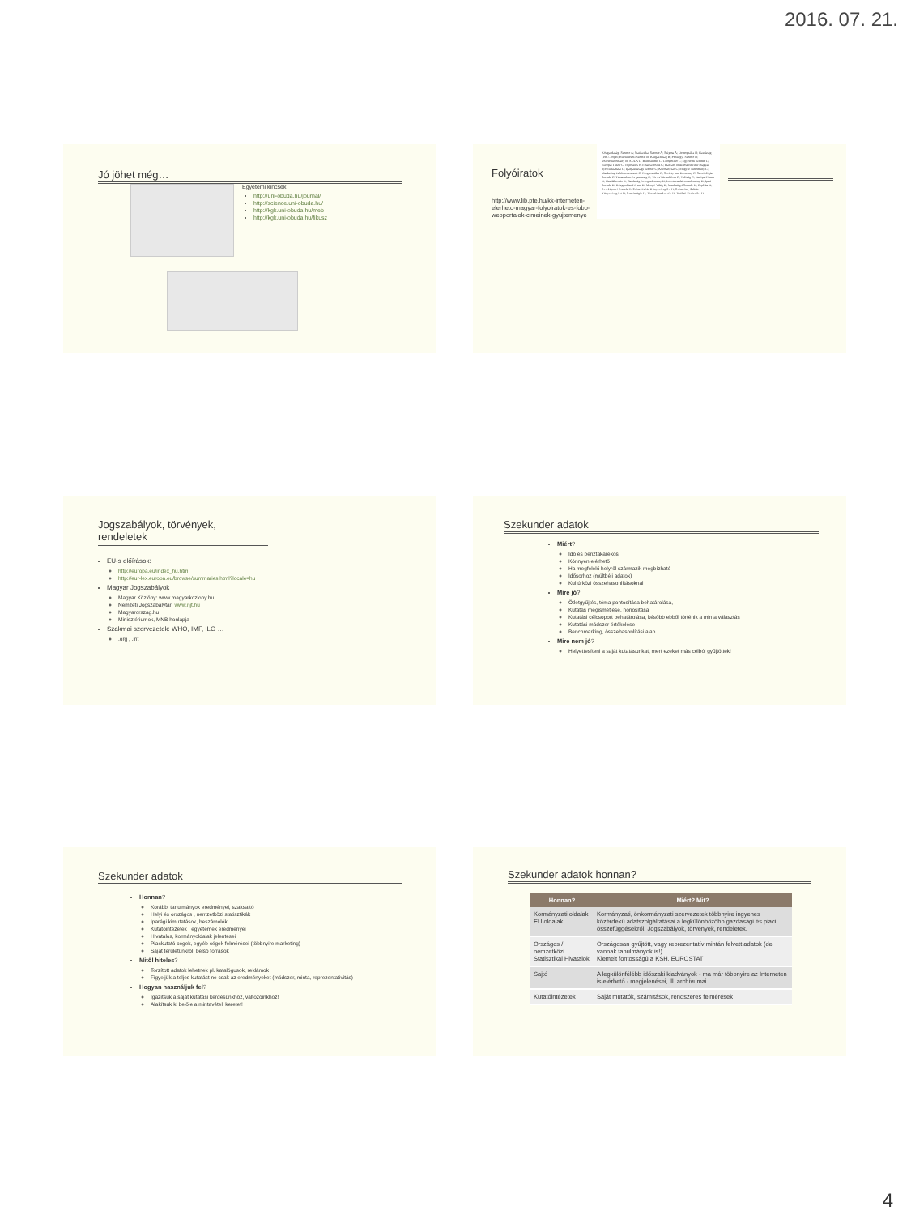2016. 07. 21.
Jó jöhet még…
Egyetemi kincsek:
http://uni-obuda.hu/journal/
http://science.uni-obuda.hu/
http://kgk.uni-obuda.hu/meb
http://kgk.uni-obuda.hu/fikusz
Folyóiratok
http://www.lib.pte.hu/kk-interneten-elerheto-magyar-folyoiratok-es-fobb-webportalok-cimeinek-gyujtemenye
Közgazdasági Szemle A; Statisztikai Szemle A; Szigma A; Demográfia B; Gazdaság (1967-89) B; Hitelintézeti Szemle B; Külgazdaság B; Pénzügyi Szemle B; Vezetéstudomány B; AULA C; Bankszemle C; Competitio C; Egyetemi Szemle C; Európai Tükör C; Fejlesztés és Finanszírozás C; Harvard Business Review magyar nyelvű kiadása C; Ipargazdasági Szemle C; Kormányzás C; Magyar Tudomány C; Marketing és Menedzsment C; Prognosztika C; Society and Economy C; Szociológiai Szemle C; Társadalom és gazdaság C; Tér és Társadalom C; Valóság C; Európa Fórum D; Gazdálkodás D; Gazdaság és Jogtudomány D; Info-társadalomtudomány D; Ipari Szemle D; Közgazdász Fórum D; Mozgó Világ D; Munkaügyi Szemle D; Replika D; Szakképzési Szemle D; Számvitel és Könyvvizsgálat D; Számvitel, Adó és Könyvvizsgálat D; Szociológia D; Társadalomkutatás D; Területi Statisztika D
Jogszabályok, törvények, rendeletek
EU-s előírások:
http://europa.eu/index_hu.htm
http://eur-lex.europa.eu/browse/summaries.html?locale=hu
Magyar Jogszabályok
Magyar Közlöny: www.magyarkozlony.hu
Nemzeti Jogszabálytár: www.njt.hu
Magyarorszag.hu
Minisztériumok, MNB honlapja
Szakmai szervezetek: WHO, IMF, ILO …
.org , .int
Szekunder adatok
Miért?
Idő és pénztakarékos,
Könnyen elérhető
Ha megfelelő helyről származik megbízható
Idősorhoz (múltbéli adatok)
Kultúrközi összehasonlításoknál
Mire jó?
Ötletgyűjtés, téma pontosítása behatárolása,
Kutatás megismétlése, honosítása
Kutatási célcsoport behatárolása, később ebből történik a minta választás
Kutatási módszer értékelése
Benchmarking, összehasonlítási alap
Mire nem jó?
Helyettesíteni a saját kutatásunkat, mert ezeket más célból gyűjtötték!
Szekunder adatok
Honnan?
Korábbi tanulmányok eredményei, szaksajtó
Helyi és országos , nemzetközi statisztikák
Iparági kimutatások, beszámolók
Kutatóintézetek , egyetemek eredményei
Hivatalos, kormányoldalak jelentései
Piackutató cégek, egyéb cégek felmérései (többnyire marketing)
Saját területünkről, belső források
Mitől hiteles?
Torzított adatok lehetnek pl. katalógusok, reklámok
Figyeljük a teljes kutatást ne csak az eredményeket (módszer, minta, reprezentativitás)
Hogyan használjuk fel?
Igazítsuk a saját kutatási kérdésünkhöz, változóinkhoz!
Alakítsuk ki belőle a mintavételi keretet!
Szekunder adatok honnan?
| Honnan? | Miért? Mit? |
| --- | --- |
| Kormányzati oldalak EU oldalak | Kormányzati, önkormányzati szervezetek többnyire ingyenes közérdekű adatszolgáltatásai a legkülönbözőbb gazdasági és piaci összefüggésekről. Jogszabályok, törvények, rendeletek. |
| Országos / nemzetközi Statisztikai Hivatalok | Országosan gyűjtött, vagy reprezentatív mintán felvett adatok (de vannak tanulmányok is!) Kiemelt fontosságú a KSH, EUROSTAT |
| Sajtó | A legkülönfélébb időszaki kiadványok - ma már többnyire az Interneten is elérhető - megjelenései, ill. archívumai. |
| Kutatóintézetek | Saját mutatók, számítások, rendszeres felmérések |
4